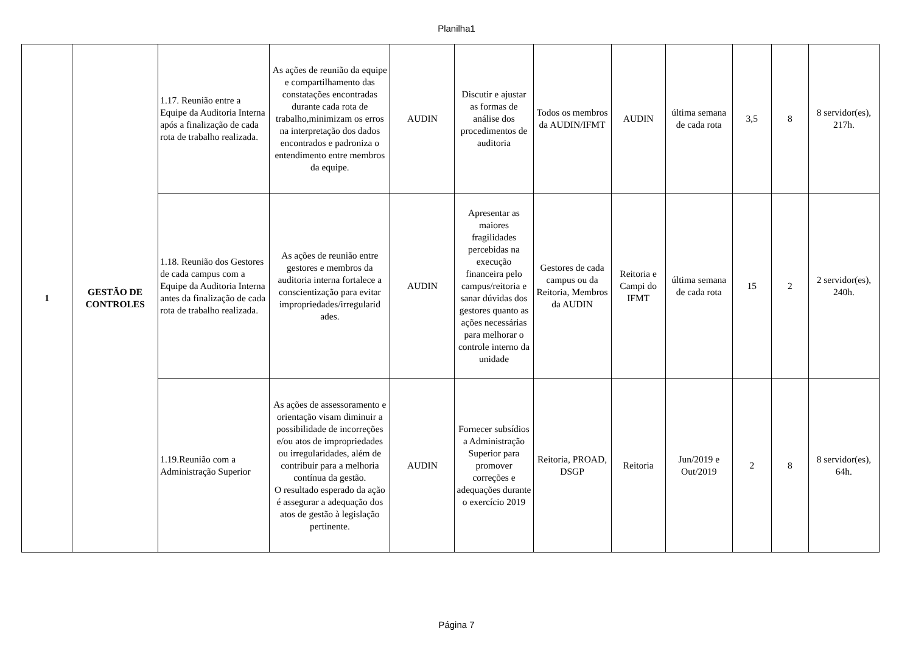Planilha1
| 1 | GESTÃO DE CONTROLES | 1.17. Reunião entre a Equipe da Auditoria Interna após a finalização de cada rota de trabalho realizada. | As ações de reunião da equipe e compartilhamento das constatações encontradas durante cada rota de trabalho,minimizam os erros na interpretação dos dados encontrados e padroniza o entendimento entre membros da equipe. | AUDIN | Discutir e ajustar as formas de análise dos procedimentos de auditoria | Todos os membros da AUDIN/IFMT | AUDIN | última semana de cada rota | 3,5 | 8 | 8 servidor(es), 217h. |
| | | 1.18. Reunião dos Gestores de cada campus com a Equipe da Auditoria Interna antes da finalização de cada rota de trabalho realizada. | As ações de reunião entre gestores e membros da auditoria interna fortalece a conscientização para evitar impropriedades/irregularid ades. | AUDIN | Apresentar as maiores fragilidades percebidas na execução financeira pelo campus/reitoria e sanar dúvidas dos gestores quanto as ações necessárias para melhorar o controle interno da unidade | Gestores de cada campus ou da Reitoria, Membros da AUDIN | Reitoria e Campi do IFMT | última semana de cada rota | 15 | 2 | 2 servidor(es), 240h. |
| | | 1.19.Reunião com a Administração Superior | As ações de assessoramento e orientação visam diminuir a possibilidade de incorreções e/ou atos de impropriedades ou irregularidades, além de contribuir para a melhoria contínua da gestão. O resultado esperado da ação é assegurar a adequação dos atos de gestão à legislação pertinente. | AUDIN | Fornecer subsídios a Administração Superior para promover correções e adequações durante o exercício 2019 | Reitoria, PROAD, DSGP | Reitoria | Jun/2019 e Out/2019 | 2 | 8 | 8 servidor(es), 64h. |
Página 7